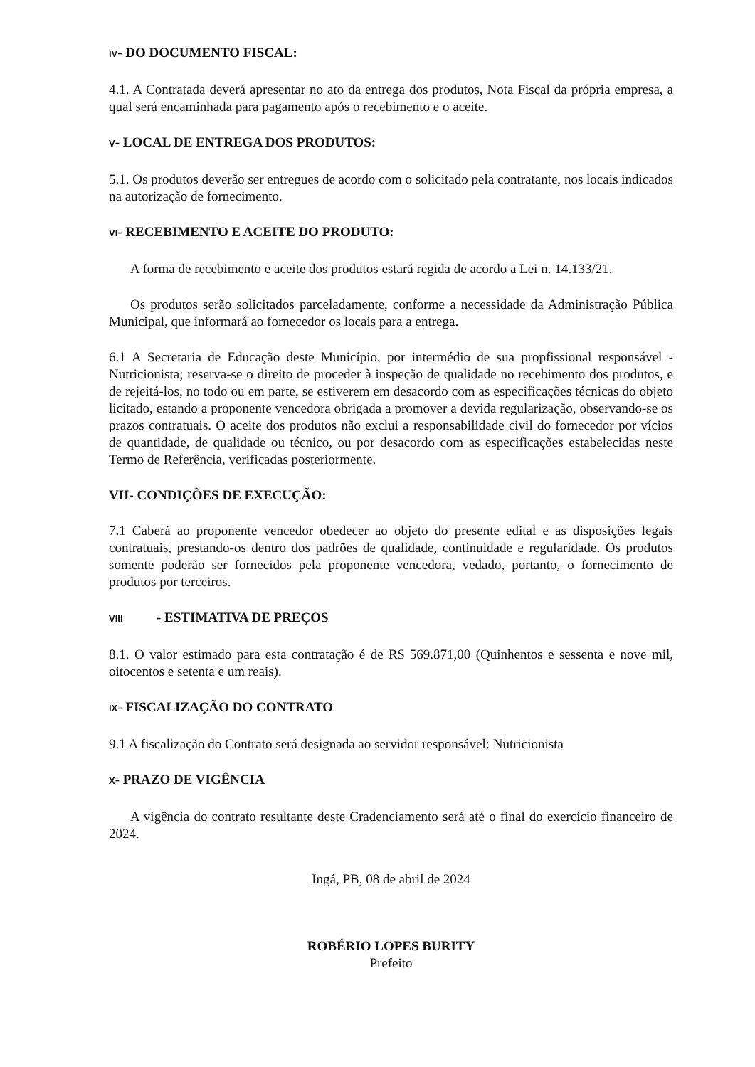IV- DO DOCUMENTO FISCAL:
4.1. A Contratada deverá apresentar no ato da entrega dos produtos, Nota Fiscal da própria empresa, a qual será encaminhada para pagamento após o recebimento e o aceite.
V- LOCAL DE ENTREGA DOS PRODUTOS:
5.1. Os produtos deverão ser entregues de acordo com o solicitado pela contratante, nos locais indicados na autorização de fornecimento.
VI- RECEBIMENTO E ACEITE DO PRODUTO:
A forma de recebimento e aceite dos produtos estará regida de acordo a Lei n. 14.133/21.
Os produtos serão solicitados parceladamente, conforme a necessidade da Administração Pública Municipal, que informará ao fornecedor os locais para a entrega.
6.1 A Secretaria de Educação deste Município, por intermédio de sua propfissional responsável - Nutricionista; reserva-se o direito de proceder à inspeção de qualidade no recebimento dos produtos, e de rejeitá-los, no todo ou em parte, se estiverem em desacordo com as especificações técnicas do objeto licitado, estando a proponente vencedora obrigada a promover a devida regularização, observando-se os prazos contratuais. O aceite dos produtos não exclui a responsabilidade civil do fornecedor por vícios de quantidade, de qualidade ou técnico, ou por desacordo com as especificações estabelecidas neste Termo de Referência, verificadas posteriormente.
VII- CONDIÇÕES DE EXECUÇÃO:
7.1 Caberá ao proponente vencedor obedecer ao objeto do presente edital e as disposições legais contratuais, prestando-os dentro dos padrões de qualidade, continuidade e regularidade. Os produtos somente poderão ser fornecidos pela proponente vencedora, vedado, portanto, o fornecimento de produtos por terceiros.
VIII - ESTIMATIVA DE PREÇOS
8.1. O valor estimado para esta contratação é de R$ 569.871,00 (Quinhentos e sessenta e nove mil, oitocentos e setenta e um reais).
IX- FISCALIZAÇÃO DO CONTRATO
9.1 A fiscalização do Contrato será designada ao servidor responsável: Nutricionista
X- PRAZO DE VIGÊNCIA
A vigência do contrato resultante deste Cradenciamento será até o final do exercício financeiro de 2024.
Ingá, PB, 08 de abril de 2024
ROBÉRIO LOPES BURITY
Prefeito